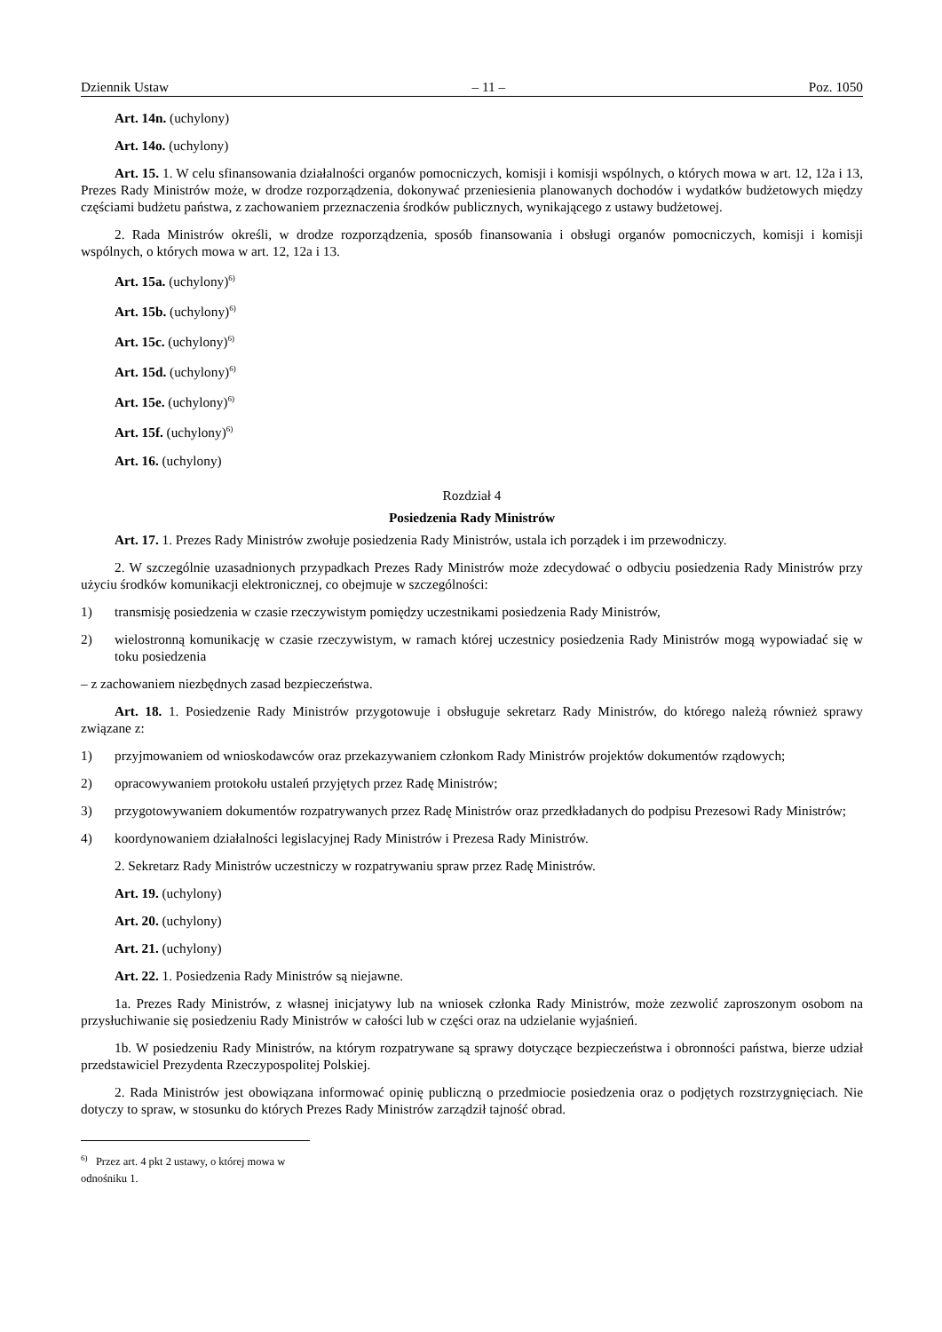Dziennik Ustaw – 11 – Poz. 1050
Art. 14n. (uchylony)
Art. 14o. (uchylony)
Art. 15. 1. W celu sfinansowania działalności organów pomocniczych, komisji i komisji wspólnych, o których mowa w art. 12, 12a i 13, Prezes Rady Ministrów może, w drodze rozporządzenia, dokonywać przeniesienia planowanych dochodów i wydatków budżetowych między częściami budżetu państwa, z zachowaniem przeznaczenia środków publicznych, wynikającego z ustawy budżetowej.
2. Rada Ministrów określi, w drodze rozporządzenia, sposób finansowania i obsługi organów pomocniczych, komisji i komisji wspólnych, o których mowa w art. 12, 12a i 13.
Art. 15a. (uchylony)<sup>6)</sup>
Art. 15b. (uchylony)<sup>6)</sup>
Art. 15c. (uchylony)<sup>6)</sup>
Art. 15d. (uchylony)<sup>6)</sup>
Art. 15e. (uchylony)<sup>6)</sup>
Art. 15f. (uchylony)<sup>6)</sup>
Art. 16. (uchylony)
Rozdział 4
Posiedzenia Rady Ministrów
Art. 17. 1. Prezes Rady Ministrów zwołuje posiedzenia Rady Ministrów, ustala ich porządek i im przewodniczy.
2. W szczególnie uzasadnionych przypadkach Prezes Rady Ministrów może zdecydować o odbyciu posiedzenia Rady Ministrów przy użyciu środków komunikacji elektronicznej, co obejmuje w szczególności:
1) transmisję posiedzenia w czasie rzeczywistym pomiędzy uczestnikami posiedzenia Rady Ministrów,
2) wielostronną komunikację w czasie rzeczywistym, w ramach której uczestnicy posiedzenia Rady Ministrów mogą wypowiadać się w toku posiedzenia
– z zachowaniem niezbędnych zasad bezpieczeństwa.
Art. 18. 1. Posiedzenie Rady Ministrów przygotowuje i obsługuje sekretarz Rady Ministrów, do którego należą również sprawy związane z:
1) przyjmowaniem od wnioskodawców oraz przekazywaniem członkom Rady Ministrów projektów dokumentów rządowych;
2) opracowywaniem protokołu ustaleń przyjętych przez Radę Ministrów;
3) przygotowywaniem dokumentów rozpatrywanych przez Radę Ministrów oraz przedkładanych do podpisu Prezesowi Rady Ministrów;
4) koordynowaniem działalności legislacyjnej Rady Ministrów i Prezesa Rady Ministrów.
2. Sekretarz Rady Ministrów uczestniczy w rozpatrywaniu spraw przez Radę Ministrów.
Art. 19. (uchylony)
Art. 20. (uchylony)
Art. 21. (uchylony)
Art. 22. 1. Posiedzenia Rady Ministrów są niejawne.
1a. Prezes Rady Ministrów, z własnej inicjatywy lub na wniosek członka Rady Ministrów, może zezwolić zaproszonym osobom na przysłuchiwanie się posiedzeniu Rady Ministrów w całości lub w części oraz na udzielanie wyjaśnień.
1b. W posiedzeniu Rady Ministrów, na którym rozpatrywane są sprawy dotyczące bezpieczeństwa i obronności państwa, bierze udział przedstawiciel Prezydenta Rzeczypospolitej Polskiej.
2. Rada Ministrów jest obowiązana informować opinię publiczną o przedmiocie posiedzenia oraz o podjętych rozstrzygnięciach. Nie dotyczy to spraw, w stosunku do których Prezes Rady Ministrów zarządził tajność obrad.
<sup>6)</sup> Przez art. 4 pkt 2 ustawy, o której mowa w odnośniku 1.